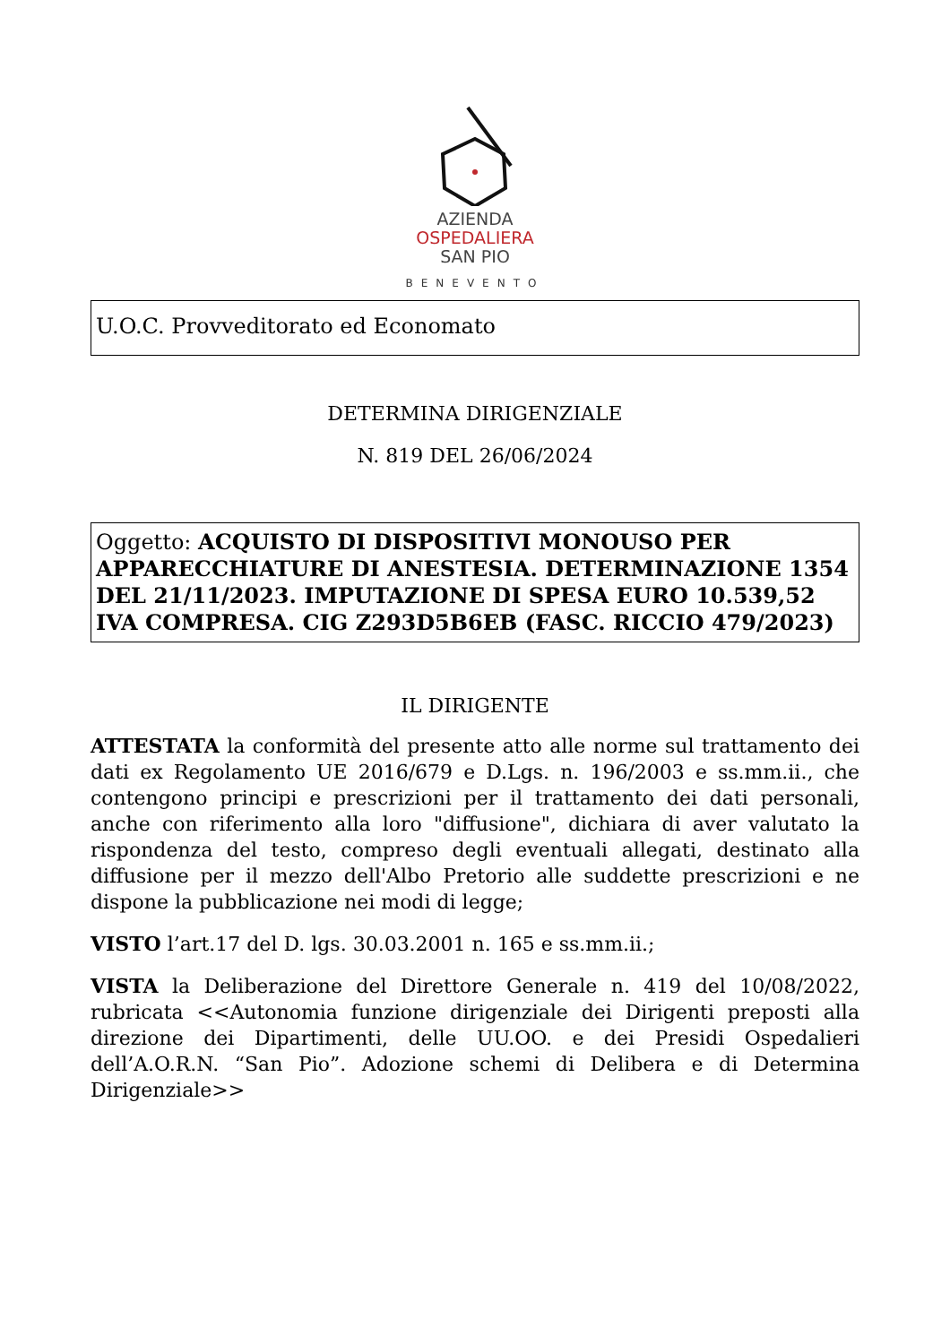AZIENDA
OSPEDALIERA
SAN PIO
BENEVENTO
U.O.C. Provveditorato ed Economato
DETERMINA DIRIGENZIALE
N. 819 DEL 26/06/2024
Oggetto: ACQUISTO DI DISPOSITIVI MONOUSO PER APPARECCHIATURE DI ANESTESIA. DETERMINAZIONE 1354 DEL 21/11/2023. IMPUTAZIONE DI SPESA EURO 10.539,52 IVA COMPRESA. CIG Z293D5B6EB (FASC. RICCIO 479/2023)
IL DIRIGENTE
ATTESTATA la conformità del presente atto alle norme sul trattamento dei dati ex Regolamento UE 2016/679 e D.Lgs. n. 196/2003 e ss.mm.ii., che contengono principi e prescrizioni per il trattamento dei dati personali, anche con riferimento alla loro "diffusione", dichiara di aver valutato la rispondenza del testo, compreso degli eventuali allegati, destinato alla diffusione per il mezzo dell'Albo Pretorio alle suddette prescrizioni e ne dispone la pubblicazione nei modi di legge;
VISTO l’art.17 del D. lgs. 30.03.2001 n. 165 e ss.mm.ii.;
VISTA la Deliberazione del Direttore Generale n. 419 del 10/08/2022, rubricata <<Autonomia funzione dirigenziale dei Dirigenti preposti alla direzione dei Dipartimenti, delle UU.OO. e dei Presidi Ospedalieri dell’A.O.R.N. “San Pio”. Adozione schemi di Delibera e di Determina Dirigenziale>>